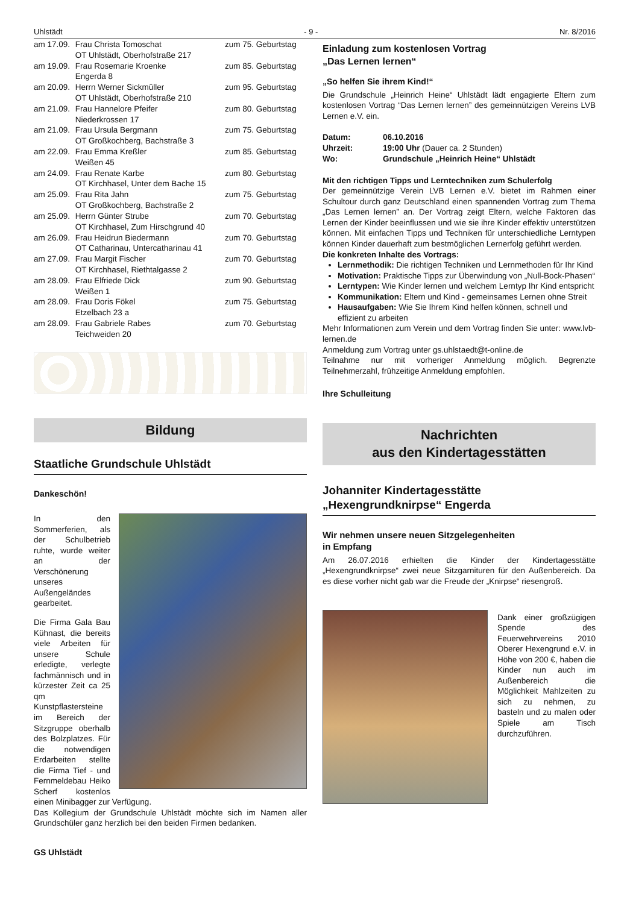Uhlstädt - 9 - Nr. 8/2016
| am 17.09. | Frau Christa Tomoschat OT Uhlstädt, Oberhofstraße 217 | zum 75. Geburtstag |
| am 19.09. | Frau Rosemarie Kroenke Engerda 8 | zum 85. Geburtstag |
| am 20.09. | Herrn Werner Sickmüller OT Uhlstädt, Oberhofstraße 210 | zum 95. Geburtstag |
| am 21.09. | Frau Hannelore Pfeifer Niederkrossen 17 | zum 80. Geburtstag |
| am 21.09. | Frau Ursula Bergmann OT Großkochberg, Bachstraße 3 | zum 75. Geburtstag |
| am 22.09. | Frau Emma Kreßler Weißen 45 | zum 85. Geburtstag |
| am 24.09. | Frau Renate Karbe OT Kirchhasel, Unter dem Bache 15 | zum 80. Geburtstag |
| am 25.09. | Frau Rita Jahn OT Großkochberg, Bachstraße 2 | zum 75. Geburtstag |
| am 25.09. | Herrn Günter Strube OT Kirchhasel, Zum Hirschgrund 40 | zum 70. Geburtstag |
| am 26.09. | Frau Heidrun Biedermann OT Catharinau, Untercatharinau 41 | zum 70. Geburtstag |
| am 27.09. | Frau Margit Fischer OT Kirchhasel, Riethtalgasse 2 | zum 70. Geburtstag |
| am 28.09. | Frau Elfriede Dick Weißen 1 | zum 90. Geburtstag |
| am 28.09. | Frau Doris Fökel Etzelbach 23 a | zum 75. Geburtstag |
| am 28.09. | Frau Gabriele Rabes Teichweiden 20 | zum 70. Geburtstag |
Bildung
Staatliche Grundschule Uhlstädt
Dankeschön!
In den Sommerferien, als der Schulbetrieb ruhte, wurde weiter an der Verschönerung unseres Außengeländes gearbeitet.
Die Firma Gala Bau Kühnast, die bereits viele Arbeiten für unsere Schule erledigte, verlegte fachmännisch und in kürzester Zeit ca 25 qm Kunstpflastersteine im Bereich der Sitzgruppe oberhalb des Bolzplatzes. Für die notwendigen Erdarbeiten stellte die Firma Tief - und Fernmeldebau Heiko Scherf kostenlos einen Minibagger zur Verfügung.
Das Kollegium der Grundschule Uhlstädt möchte sich im Namen aller Grundschüler ganz herzlich bei den beiden Firmen bedanken.
GS Uhlstädt
Einladung zum kostenlosen Vortrag
„Das Lernen lernen“
„So helfen Sie ihrem Kind!“
Die Grundschule „Heinrich Heine“ Uhlstädt lädt engagierte Eltern zum kostenlosen Vortrag “Das Lernen lernen” des gemeinnützigen Vereins LVB Lernen e.V. ein.
| Datum: | 06.10.2016 |
| Uhrzeit: | 19:00 Uhr (Dauer ca. 2 Stunden) |
| Wo: | Grundschule „Heinrich Heine“ Uhlstädt |
Mit den richtigen Tipps und Lerntechniken zum Schulerfolg
Der gemeinnützige Verein LVB Lernen e.V. bietet im Rahmen einer Schultour durch ganz Deutschland einen spannenden Vortrag zum Thema „Das Lernen lernen” an. Der Vortrag zeigt Eltern, welche Faktoren das Lernen der Kinder beeinflussen und wie sie ihre Kinder effektiv unterstützen können. Mit einfachen Tipps und Techniken für unterschiedliche Lerntypen können Kinder dauerhaft zum bestmöglichen Lernerfolg geführt werden.
Die konkreten Inhalte des Vortrags:
Lernmethodik: Die richtigen Techniken und Lernmethoden für Ihr Kind
Motivation: Praktische Tipps zur Überwindung von „Null-Bock-Phasen“
Lerntypen: Wie Kinder lernen und welchem Lerntyp Ihr Kind entspricht
Kommunikation: Eltern und Kind - gemeinsames Lernen ohne Streit
Hausaufgaben: Wie Sie Ihrem Kind helfen können, schnell und effizient zu arbeiten
Mehr Informationen zum Verein und dem Vortrag finden Sie unter: www.lvb-lernen.de
Anmeldung zum Vortrag unter gs.uhlstaedt@t-online.de
Teilnahme nur mit vorheriger Anmeldung möglich. Begrenzte Teilnehmerzahl, frühzeitige Anmeldung empfohlen.
Ihre Schulleitung
Nachrichten
aus den Kindertagesstätten
Johanniter Kindertagesstätte
„Hexengrundknirpse“ Engerda
Wir nehmen unsere neuen Sitzgelegenheiten
in Empfang
Am 26.07.2016 erhielten die Kinder der Kindertagesstätte „Hexengrundknirpse“ zwei neue Sitzgarnituren für den Außenbereich. Da es diese vorher nicht gab war die Freude der „Knirpse“ riesengroß.
Dank einer großzügigen Spende des Feuerwehrvereins 2010 Oberer Hexengrund e.V. in Höhe von 200 €, haben die Kinder nun auch im Außenbereich die Möglichkeit Mahlzeiten zu sich zu nehmen, zu basteln und zu malen oder Spiele am Tisch durchzuführen.